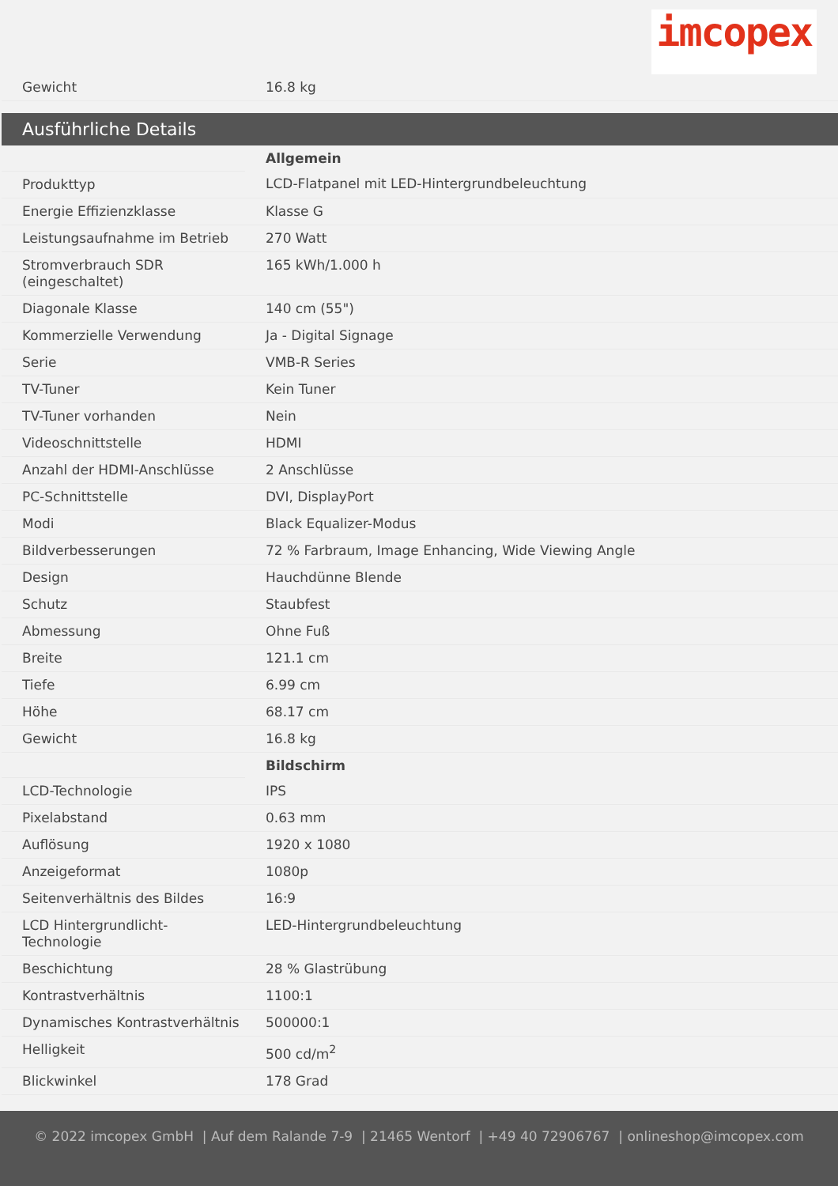imcopex
| Gewicht | 16.8 kg |
Ausführliche Details
| | Allgemein |
| Produkttyp | LCD-Flatpanel mit LED-Hintergrundbeleuchtung |
| Energie Effizienzklasse | Klasse G |
| Leistungsaufnahme im Betrieb | 270 Watt |
| Stromverbrauch SDR (eingeschaltet) | 165 kWh/1.000 h |
| Diagonale Klasse | 140 cm (55") |
| Kommerzielle Verwendung | Ja - Digital Signage |
| Serie | VMB-R Series |
| TV-Tuner | Kein Tuner |
| TV-Tuner vorhanden | Nein |
| Videoschnittstelle | HDMI |
| Anzahl der HDMI-Anschlüsse | 2 Anschlüsse |
| PC-Schnittstelle | DVI, DisplayPort |
| Modi | Black Equalizer-Modus |
| Bildverbesserungen | 72 % Farbraum, Image Enhancing, Wide Viewing Angle |
| Design | Hauchdünne Blende |
| Schutz | Staubfest |
| Abmessung | Ohne Fuß |
| Breite | 121.1 cm |
| Tiefe | 6.99 cm |
| Höhe | 68.17 cm |
| Gewicht | 16.8 kg |
| | Bildschirm |
| LCD-Technologie | IPS |
| Pixelabstand | 0.63 mm |
| Auflösung | 1920 x 1080 |
| Anzeigeformat | 1080p |
| Seitenverhältnis des Bildes | 16:9 |
| LCD Hintergrundlicht-Technologie | LED-Hintergrundbeleuchtung |
| Beschichtung | 28 % Glastrübung |
| Kontrastverhältnis | 1100:1 |
| Dynamisches Kontrastverhältnis | 500000:1 |
| Helligkeit | 500 cd/m<sup>2</sup> |
| Blickwinkel | 178 Grad |
© 2022 imcopex GmbH | Auf dem Ralande 7-9 | 21465 Wentorf | +49 40 72906767 | onlineshop@imcopex.com